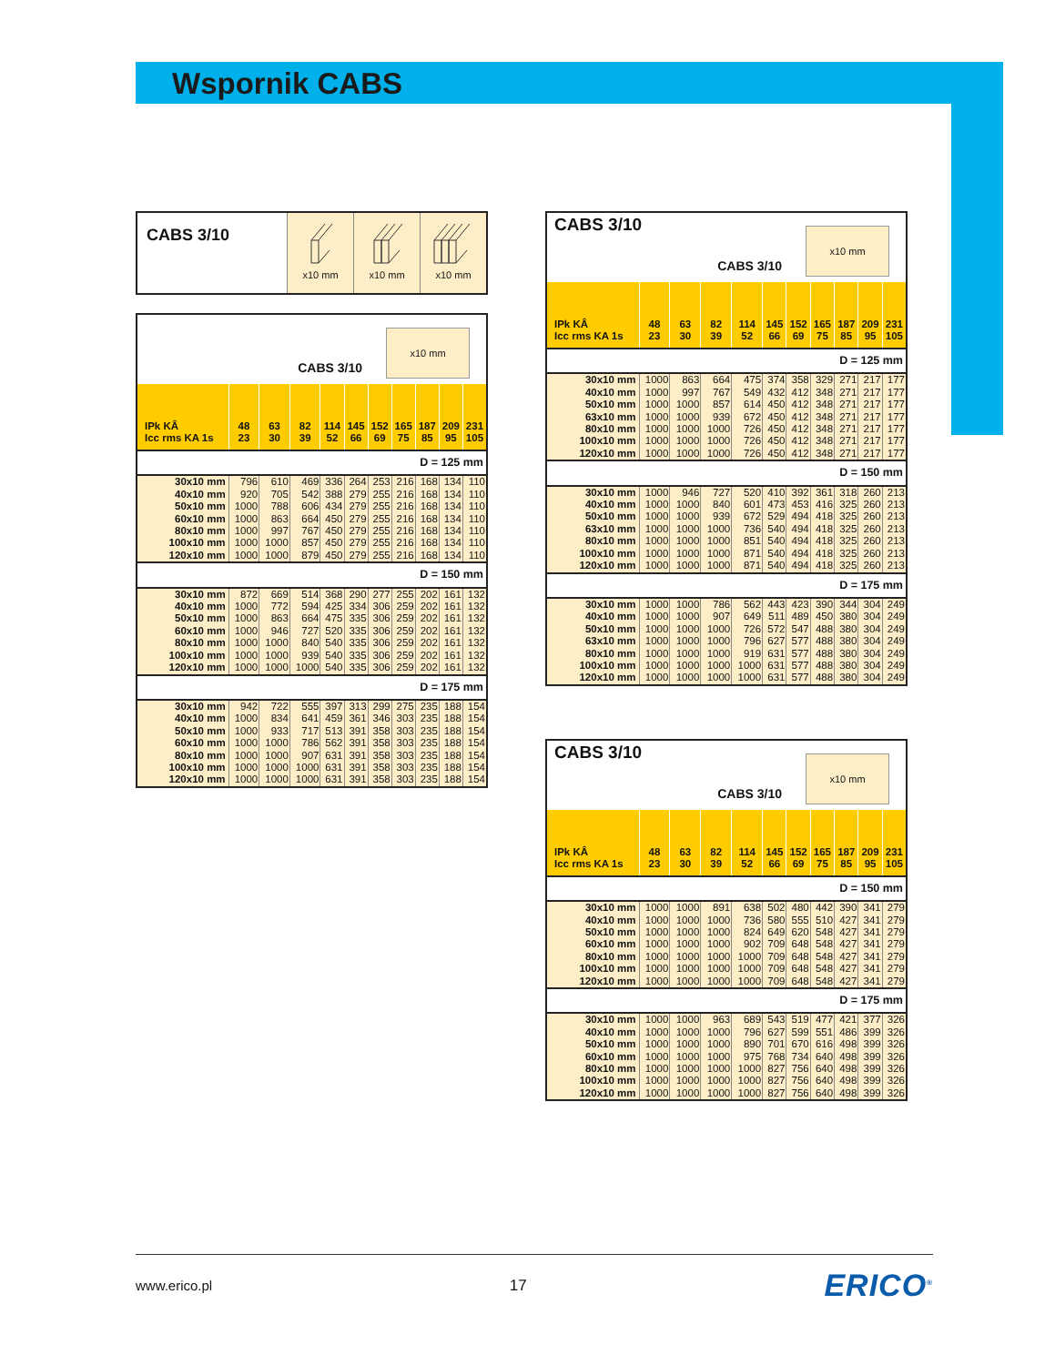Wspornik CABS
CABS 3/10
x10 mm
x10 mm
x10 mm
CABS 3/10
x10 mm
| IPk KÂ Icc rms KA 1s | 48 23 | 63 30 | 82 39 | 114 52 | 145 66 | 152 69 | 165 75 | 187 85 | 209 95 | 231 105 |
| --- | --- | --- | --- | --- | --- | --- | --- | --- | --- | --- |
| D = 125 mm | | | | | | | | | | |
| 30x10 mm | 796 | 610 | 469 | 336 | 264 | 253 | 216 | 168 | 134 | 110 |
| 40x10 mm | 920 | 705 | 542 | 388 | 279 | 255 | 216 | 168 | 134 | 110 |
| 50x10 mm | 1000 | 788 | 606 | 434 | 279 | 255 | 216 | 168 | 134 | 110 |
| 60x10 mm | 1000 | 863 | 664 | 450 | 279 | 255 | 216 | 168 | 134 | 110 |
| 80x10 mm | 1000 | 997 | 767 | 450 | 279 | 255 | 216 | 168 | 134 | 110 |
| 100x10 mm | 1000 | 1000 | 857 | 450 | 279 | 255 | 216 | 168 | 134 | 110 |
| 120x10 mm | 1000 | 1000 | 879 | 450 | 279 | 255 | 216 | 168 | 134 | 110 |
| D = 150 mm | | | | | | | | | | |
| 30x10 mm | 872 | 669 | 514 | 368 | 290 | 277 | 255 | 202 | 161 | 132 |
| 40x10 mm | 1000 | 772 | 594 | 425 | 334 | 306 | 259 | 202 | 161 | 132 |
| 50x10 mm | 1000 | 863 | 664 | 475 | 335 | 306 | 259 | 202 | 161 | 132 |
| 60x10 mm | 1000 | 946 | 727 | 520 | 335 | 306 | 259 | 202 | 161 | 132 |
| 80x10 mm | 1000 | 1000 | 840 | 540 | 335 | 306 | 259 | 202 | 161 | 132 |
| 100x10 mm | 1000 | 1000 | 939 | 540 | 335 | 306 | 259 | 202 | 161 | 132 |
| 120x10 mm | 1000 | 1000 | 1000 | 540 | 335 | 306 | 259 | 202 | 161 | 132 |
| D = 175 mm | | | | | | | | | | |
| 30x10 mm | 942 | 722 | 555 | 397 | 313 | 299 | 275 | 235 | 188 | 154 |
| 40x10 mm | 1000 | 834 | 641 | 459 | 361 | 346 | 303 | 235 | 188 | 154 |
| 50x10 mm | 1000 | 933 | 717 | 513 | 391 | 358 | 303 | 235 | 188 | 154 |
| 60x10 mm | 1000 | 1000 | 786 | 562 | 391 | 358 | 303 | 235 | 188 | 154 |
| 80x10 mm | 1000 | 1000 | 907 | 631 | 391 | 358 | 303 | 235 | 188 | 154 |
| 100x10 mm | 1000 | 1000 | 1000 | 631 | 391 | 358 | 303 | 235 | 188 | 154 |
| 120x10 mm | 1000 | 1000 | 1000 | 631 | 391 | 358 | 303 | 235 | 188 | 154 |
CABS 3/10 CABS 3/10
x10 mm
| IPk KÂ Icc rms KA 1s | 48 23 | 63 30 | 82 39 | 114 52 | 145 66 | 152 69 | 165 75 | 187 85 | 209 95 | 231 105 |
| --- | --- | --- | --- | --- | --- | --- | --- | --- | --- | --- |
| D = 125 mm | | | | | | | | | | |
| 30x10 mm | 1000 | 863 | 664 | 475 | 374 | 358 | 329 | 271 | 217 | 177 |
| 40x10 mm | 1000 | 997 | 767 | 549 | 432 | 412 | 348 | 271 | 217 | 177 |
| 50x10 mm | 1000 | 1000 | 857 | 614 | 450 | 412 | 348 | 271 | 217 | 177 |
| 63x10 mm | 1000 | 1000 | 939 | 672 | 450 | 412 | 348 | 271 | 217 | 177 |
| 80x10 mm | 1000 | 1000 | 1000 | 726 | 450 | 412 | 348 | 271 | 217 | 177 |
| 100x10 mm | 1000 | 1000 | 1000 | 726 | 450 | 412 | 348 | 271 | 217 | 177 |
| 120x10 mm | 1000 | 1000 | 1000 | 726 | 450 | 412 | 348 | 271 | 217 | 177 |
| D = 150 mm | | | | | | | | | | |
| 30x10 mm | 1000 | 946 | 727 | 520 | 410 | 392 | 361 | 318 | 260 | 213 |
| 40x10 mm | 1000 | 1000 | 840 | 601 | 473 | 453 | 416 | 325 | 260 | 213 |
| 50x10 mm | 1000 | 1000 | 939 | 672 | 529 | 494 | 418 | 325 | 260 | 213 |
| 63x10 mm | 1000 | 1000 | 1000 | 736 | 540 | 494 | 418 | 325 | 260 | 213 |
| 80x10 mm | 1000 | 1000 | 1000 | 851 | 540 | 494 | 418 | 325 | 260 | 213 |
| 100x10 mm | 1000 | 1000 | 1000 | 871 | 540 | 494 | 418 | 325 | 260 | 213 |
| 120x10 mm | 1000 | 1000 | 1000 | 871 | 540 | 494 | 418 | 325 | 260 | 213 |
| D = 175 mm | | | | | | | | | | |
| 30x10 mm | 1000 | 1000 | 786 | 562 | 443 | 423 | 390 | 344 | 304 | 249 |
| 40x10 mm | 1000 | 1000 | 907 | 649 | 511 | 489 | 450 | 380 | 304 | 249 |
| 50x10 mm | 1000 | 1000 | 1000 | 726 | 572 | 547 | 488 | 380 | 304 | 249 |
| 63x10 mm | 1000 | 1000 | 1000 | 796 | 627 | 577 | 488 | 380 | 304 | 249 |
| 80x10 mm | 1000 | 1000 | 1000 | 919 | 631 | 577 | 488 | 380 | 304 | 249 |
| 100x10 mm | 1000 | 1000 | 1000 | 1000 | 631 | 577 | 488 | 380 | 304 | 249 |
| 120x10 mm | 1000 | 1000 | 1000 | 1000 | 631 | 577 | 488 | 380 | 304 | 249 |
CABS 3/10 CABS 3/10
x10 mm
| IPk KÂ Icc rms KA 1s | 48 23 | 63 30 | 82 39 | 114 52 | 145 66 | 152 69 | 165 75 | 187 85 | 209 95 | 231 105 |
| --- | --- | --- | --- | --- | --- | --- | --- | --- | --- | --- |
| D = 150 mm | | | | | | | | | | |
| 30x10 mm | 1000 | 1000 | 891 | 638 | 502 | 480 | 442 | 390 | 341 | 279 |
| 40x10 mm | 1000 | 1000 | 1000 | 736 | 580 | 555 | 510 | 427 | 341 | 279 |
| 50x10 mm | 1000 | 1000 | 1000 | 824 | 649 | 620 | 548 | 427 | 341 | 279 |
| 60x10 mm | 1000 | 1000 | 1000 | 902 | 709 | 648 | 548 | 427 | 341 | 279 |
| 80x10 mm | 1000 | 1000 | 1000 | 1000 | 709 | 648 | 548 | 427 | 341 | 279 |
| 100x10 mm | 1000 | 1000 | 1000 | 1000 | 709 | 648 | 548 | 427 | 341 | 279 |
| 120x10 mm | 1000 | 1000 | 1000 | 1000 | 709 | 648 | 548 | 427 | 341 | 279 |
| D = 175 mm | | | | | | | | | | |
| 30x10 mm | 1000 | 1000 | 963 | 689 | 543 | 519 | 477 | 421 | 377 | 326 |
| 40x10 mm | 1000 | 1000 | 1000 | 796 | 627 | 599 | 551 | 486 | 399 | 326 |
| 50x10 mm | 1000 | 1000 | 1000 | 890 | 701 | 670 | 616 | 498 | 399 | 326 |
| 60x10 mm | 1000 | 1000 | 1000 | 975 | 768 | 734 | 640 | 498 | 399 | 326 |
| 80x10 mm | 1000 | 1000 | 1000 | 1000 | 827 | 756 | 640 | 498 | 399 | 326 |
| 100x10 mm | 1000 | 1000 | 1000 | 1000 | 827 | 756 | 640 | 498 | 399 | 326 |
| 120x10 mm | 1000 | 1000 | 1000 | 1000 | 827 | 756 | 640 | 498 | 399 | 326 |
www.erico.pl 17 ERICO<sup>®</sup>